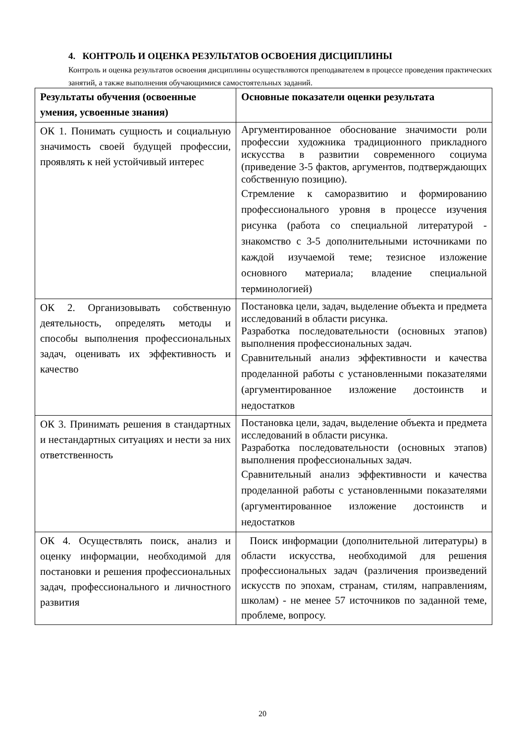4. КОНТРОЛЬ И ОЦЕНКА РЕЗУЛЬТАТОВ ОСВОЕНИЯ ДИСЦИПЛИНЫ
Контроль и оценка результатов освоения дисциплины осуществляются преподавателем в процессе проведения практических занятий, а также выполнения обучающимися самостоятельных заданий.
| Результаты обучения (освоенные умения, усвоенные знания) | Основные показатели оценки результата |
| --- | --- |
| ОК 1. Понимать сущность и социальную значимость своей будущей профессии, проявлять к ней устойчивый интерес | Аргументированное обоснование значимости роли профессии художника традиционного прикладного искусства в развитии современного социума (приведение 3-5 фактов, аргументов, подтверждающих собственную позицию). Стремление к саморазвитию и формированию профессионального уровня в процессе изучения рисунка (работа со специальной литературой - знакомство с 3-5 дополнительными источниками по каждой изучаемой теме; тезисное изложение основного материала; владение специальной терминологией) |
| ОК 2. Организовывать собственную деятельность, определять методы и способы выполнения профессиональных задач, оценивать их эффективность и качество | Постановка цели, задач, выделение объекта и предмета исследований в области рисунка. Разработка последовательности (основных этапов) выполнения профессиональных задач. Сравнительный анализ эффективности и качества проделанной работы с установленными показателями (аргументированное изложение достоинств и недостатков |
| ОК 3. Принимать решения в стандартных и нестандартных ситуациях и нести за них ответственность | Постановка цели, задач, выделение объекта и предмета исследований в области рисунка. Разработка последовательности (основных этапов) выполнения профессиональных задач. Сравнительный анализ эффективности и качества проделанной работы с установленными показателями (аргументированное изложение достоинств и недостатков |
| ОК 4. Осуществлять поиск, анализ и оценку информации, необходимой для постановки и решения профессиональных задач, профессионального и личностного развития | Поиск информации (дополнительной литературы) в области искусства, необходимой для решения профессиональных задач (различения произведений искусств по эпохам, странам, стилям, направлениям, школам) - не менее 57 источников по заданной теме, проблеме, вопросу. |
20